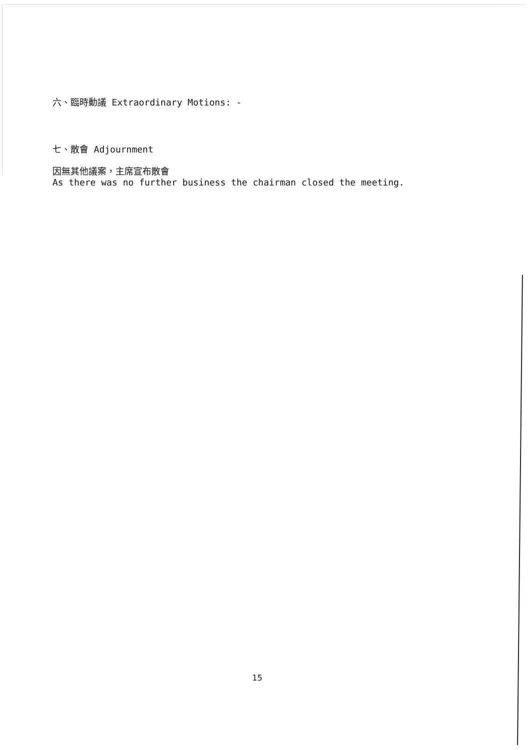六、臨時動議 Extraordinary Motions: -
七、散會 Adjournment
因無其他議案，主席宣布散會
As there was no further business the chairman closed the meeting.
15